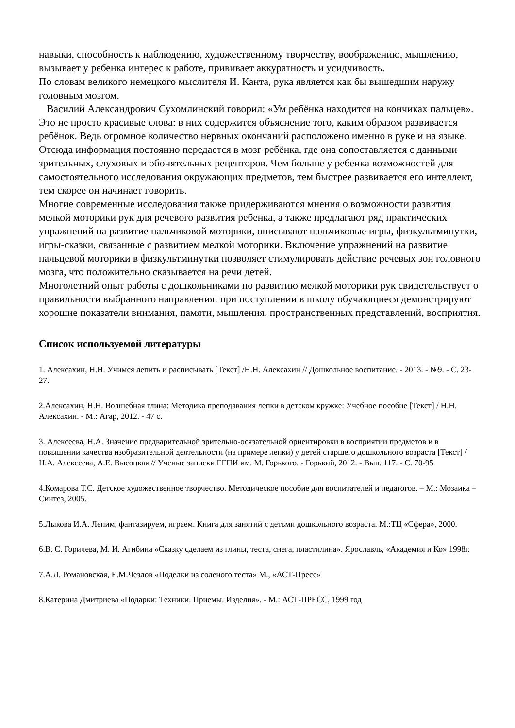навыки, способность к наблюдению, художественному творчеству, воображению, мышлению, вызывает у ребенка интерес к работе, прививает аккуратность и усидчивость.
По словам великого немецкого мыслителя И. Канта, рука является как бы вышедшим наружу головным мозгом.
Василий Александрович Сухомлинский говорил: «Ум ребёнка находится на кончиках пальцев». Это не просто красивые слова: в них содержится объяснение того, каким образом развивается ребёнок. Ведь огромное количество нервных окончаний расположено именно в руке и на языке. Отсюда информация постоянно передается в мозг ребёнка, где она сопоставляется с данными зрительных, слуховых и обонятельных рецепторов. Чем больше у ребенка возможностей для самостоятельного исследования окружающих предметов, тем быстрее развивается его интеллект, тем скорее он начинает говорить.
Многие современные исследования также придерживаются мнения о возможности развития мелкой моторики рук для речевого развития ребенка, а также предлагают ряд практических упражнений на развитие пальчиковой моторики, описывают пальчиковые игры, физкультминутки, игры-сказки, связанные с развитием мелкой моторики. Включение упражнений на развитие пальцевой моторики в физкультминутки позволяет стимулировать действие речевых зон головного мозга, что положительно сказывается на речи детей.
Многолетний опыт работы с дошкольниками по развитию мелкой моторики рук свидетельствует о правильности выбранного направления: при поступлении в школу обучающиеся демонстрируют хорошие показатели внимания, памяти, мышления, пространственных представлений, восприятия.
Список используемой литературы
1. Алексахин, Н.Н. Учимся лепить и расписывать [Текст] /Н.Н. Алексахин // Дошкольное воспитание. - 2013. - №9. - С. 23-27.
2.Алексахин, Н.Н. Волшебная глина: Методика преподавания лепки в детском кружке: Учебное пособие [Текст] / Н.Н. Алексахин. - М.: Агар, 2012. - 47 с.
3. Алексеева, Н.А. Значение предварительной зрительно-осязательной ориентировки в восприятии предметов и в повышении качества изобразительной деятельности (на примере лепки) у детей старшего дошкольного возраста [Текст] / Н.А. Алексеева, А.Е. Высоцкая // Ученые записки ГГПИ им. М. Горького. - Горький, 2012. - Вып. 117. - С. 70-95
4.Комарова Т.С. Детское художественное творчество. Методическое пособие для воспитателей и педагогов. – М.: Мозаика – Синтез, 2005.
5.Лыкова И.А. Лепим, фантазируем, играем. Книга для занятий с детьми дошкольного возраста. М.:ТЦ «Сфера», 2000.
6.В. С. Горичева, М. И. Агибина «Сказку сделаем из глины, теста, снега, пластилина». Ярославль, «Академия и Ко» 1998г.
7.А.Л. Романовская, Е.М.Чезлов «Поделки из соленого теста» М., «АСТ-Пресс»
8.Катерина Дмитриева «Подарки: Техники. Приемы. Изделия». - М.: АСТ-ПРЕСС, 1999 год